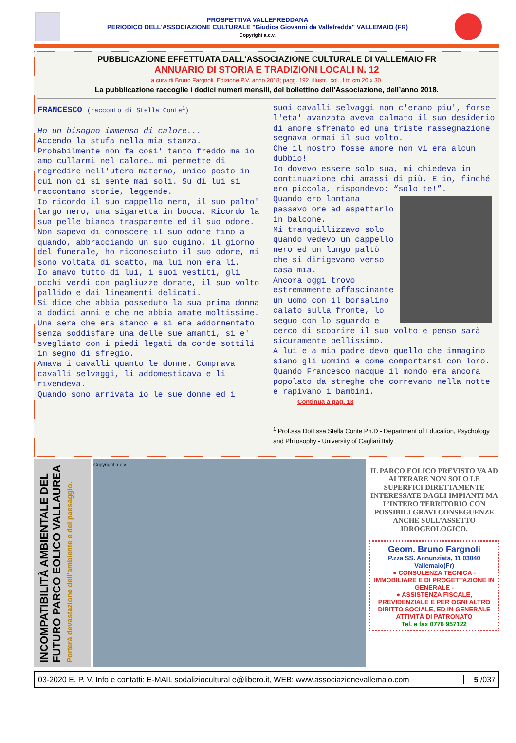PROSPETTIVA VALLEFREDDANA
PERIODICO DELL'ASSOCIAZIONE CULTURALE "Giudice Giovanni da Vallefredda" VALLEMAIO (FR)
Copyright a.c.v.
PUBBLICAZIONE EFFETTUATA DALL’ASSOCIAZIONE CULTURALE DI VALLEMAIO FR
ANNUARIO DI STORIA E TRADIZIONI LOCALI N. 12
a cura di Bruno Fargnoli. Edizione P.V. anno 2018; pagg. 192, illustr., col., f.to cm 20 x 30.
La pubblicazione raccoglie i dodici numeri mensili, del bollettino dell’Associazione, dell’anno 2018.
FRANCESCO (racconto di Stella Conte<sup>1</sup>)
Ho un bisogno immenso di calore...
Accendo la stufa nella mia stanza. Probabilmente non fa cosi' tanto freddo ma io amo cullarmi nel calore… mi permette di regredire nell'utero materno, unico posto in cui non ci si sente mai soli. Su di lui si raccontano storie, leggende.
Io ricordo il suo cappello nero, il suo palto' largo nero, una sigaretta in bocca. Ricordo la sua pelle bianca trasparente ed il suo odore. Non sapevo di conoscere il suo odore fino a quando, abbracciando un suo cugino, il giorno del funerale, ho riconosciuto il suo odore, mi sono voltata di scatto, ma lui non era lì.
Io amavo tutto di lui, i suoi vestiti, gli occhi verdi con pagliuzze dorate, il suo volto pallido e dai lineamenti delicati.
Si dice che abbia posseduto la sua prima donna a dodici anni e che ne abbia amate moltissime.
Una sera che era stanco e si era addormentato senza soddisfare una delle sue amanti, si e' svegliato con i piedi legati da corde sottili in segno di sfregio.
Amava i cavalli quanto le donne. Comprava cavalli selvaggi, li addomesticava e li rivendeva.
Quando sono arrivata io le sue donne ed i
suoi cavalli selvaggi non c'erano piu', forse l'eta' avanzata aveva calmato il suo desiderio di amore sfrenato ed una triste rassegnazione segnava ormai il suo volto.
Che il nostro fosse amore non vi era alcun dubbio!
Io dovevo essere solo sua, mi chiedeva in continuazione chi amassi di più. E io, finché ero piccola, rispondevo: “solo te!”.
Quando ero lontana passavo ore ad aspettarlo in balcone.
Mi tranquillizzavo solo quando vedevo un cappello nero ed un lungo paltò che si dirigevano verso casa mia.
Ancora oggi trovo estremamente affascinante un uomo con il borsalino calato sulla fronte, lo seguo con lo sguardo e cerco di scoprire il suo volto e penso sarà sicuramente bellissimo.
A lui e a mio padre devo quello che immagino siano gli uomini e come comportarsi con loro.
Quando Francesco nacque il mondo era ancora popolato da streghe che correvano nella notte e rapivano i bambini.
Continua a pag. 13
<sup>1</sup> Prof.ssa Dott.ssa Stella Conte Ph.D - Department of Education, Psychology and Philosophy - University of Cagliari Italy
INCOMPATIBILITÀ AMBIENTALE DEL FUTURO PARCO EOLICO VALLAUREA
Porterà devastazione dell'ambiente e del paesaggio.
Copyright a.c.v.
IL PARCO EOLICO PREVISTO VA AD ALTERARE NON SOLO LE SUPERFICI DIRETTAMENTE INTERESSATE DAGLI IMPIANTI MA L’INTERO TERRITORIO CON POSSIBILI GRAVI CONSEGUENZE ANCHE SULL’ASSETTO IDROGEOLOGICO.
Geom. Bruno Fargnoli
P.zza SS. Annunziata, 11 03040 Vallemaio(Fr)
● CONSULENZA TECNICA - IMMOBILIARE E DI PROGETTAZIONE IN GENERALE -
● ASSISTENZA FISCALE, PREVIDENZIALE E PER OGNI ALTRO DIRITTO SOCIALE, ED IN GENERALE ATTIVITÀ DI PATRONATO
Tel. e fax 0776 957122
03-2020 E. P. V. Info e contatti: E-MAIL sodaliziocultural e@libero.it, WEB: www.associazionevallemaio.com 5 /037